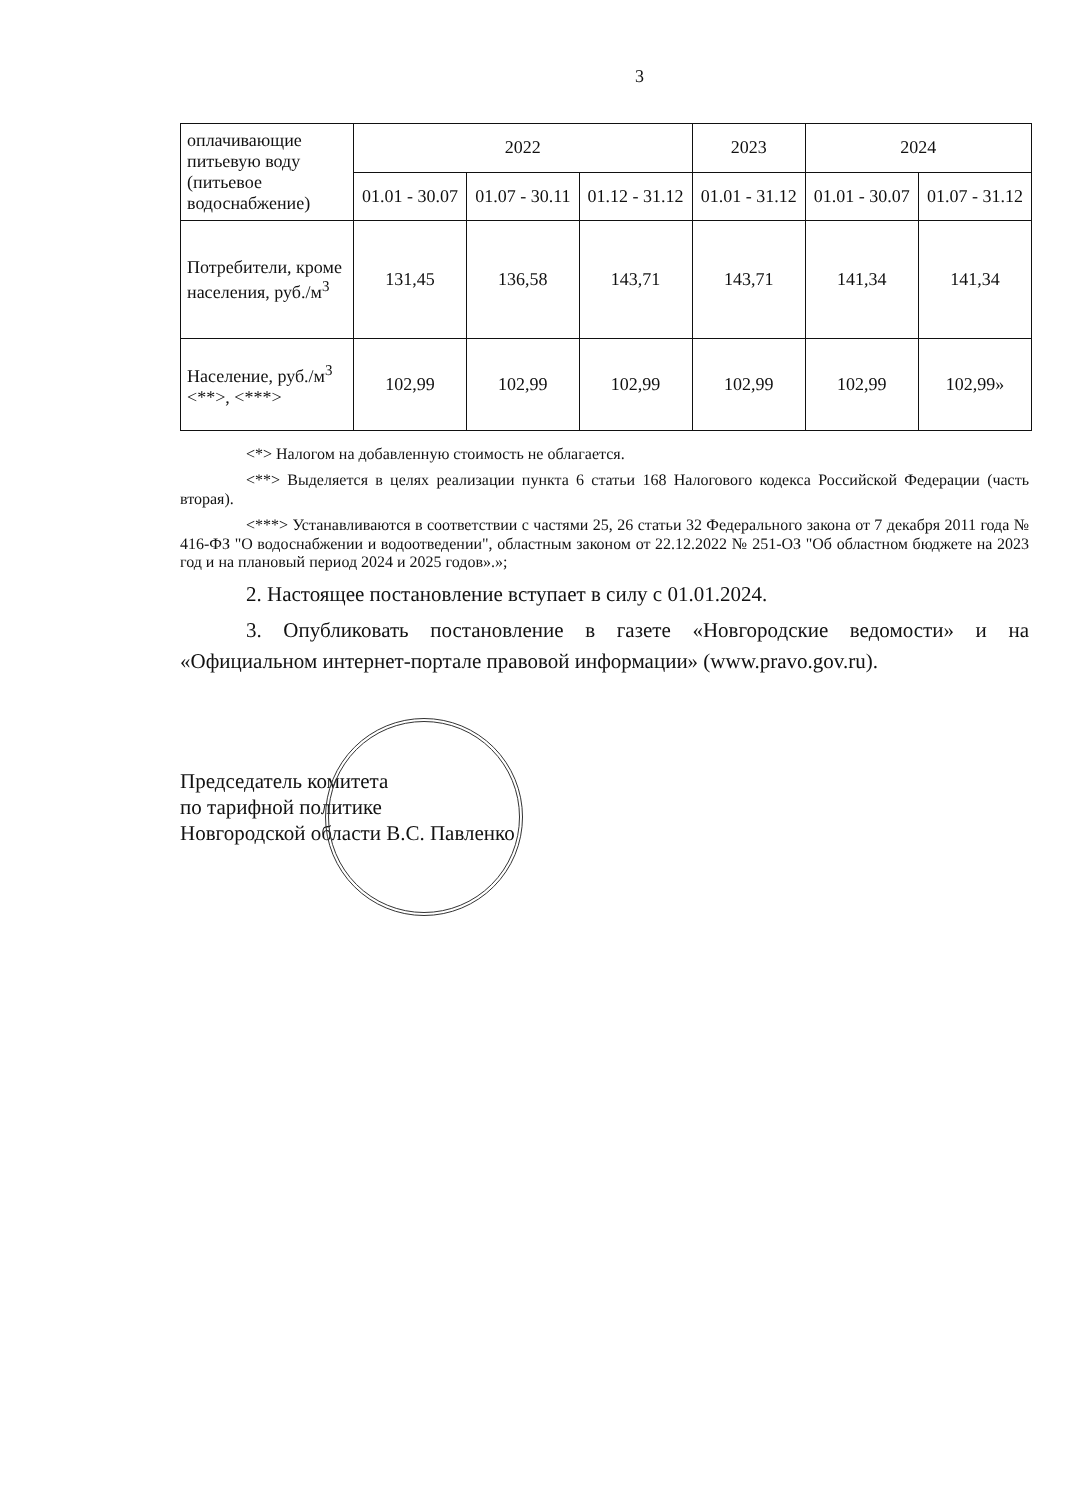3
| оплачивающие питьевую воду (питьевое водоснабжение) | 2022 | | | 2023 | 2024 | |
| | 01.01 - 30.07 | 01.07 - 30.11 | 01.12 - 31.12 | 01.01 - 31.12 | 01.01 - 30.07 | 01.07 - 31.12 |
| Потребители, кроме населения, руб./м<sup>3</sup> | 131,45 | 136,58 | 143,71 | 143,71 | 141,34 | 141,34 |
| Население, руб./м<sup>3</sup> <**>, <***> | 102,99 | 102,99 | 102,99 | 102,99 | 102,99 | 102,99» |
<*> Налогом на добавленную стоимость не облагается.
<**> Выделяется в целях реализации пункта 6 статьи 168 Налогового кодекса Российской Федерации (часть вторая).
<***> Устанавливаются в соответствии с частями 25, 26 статьи 32 Федерального закона от 7 декабря 2011 года № 416-ФЗ "О водоснабжении и водоотведении", областным законом от 22.12.2022 № 251-ОЗ "Об областном бюджете на 2023 год и на плановый период 2024 и 2025 годов».»;
2. Настоящее постановление вступает в силу с 01.01.2024.
3. Опубликовать постановление в газете «Новгородские ведомости» и на «Официальном интернет-портале правовой информации» (www.pravo.gov.ru).
Председатель комитета
по тарифной политике
Новгородской области В.С. Павленко